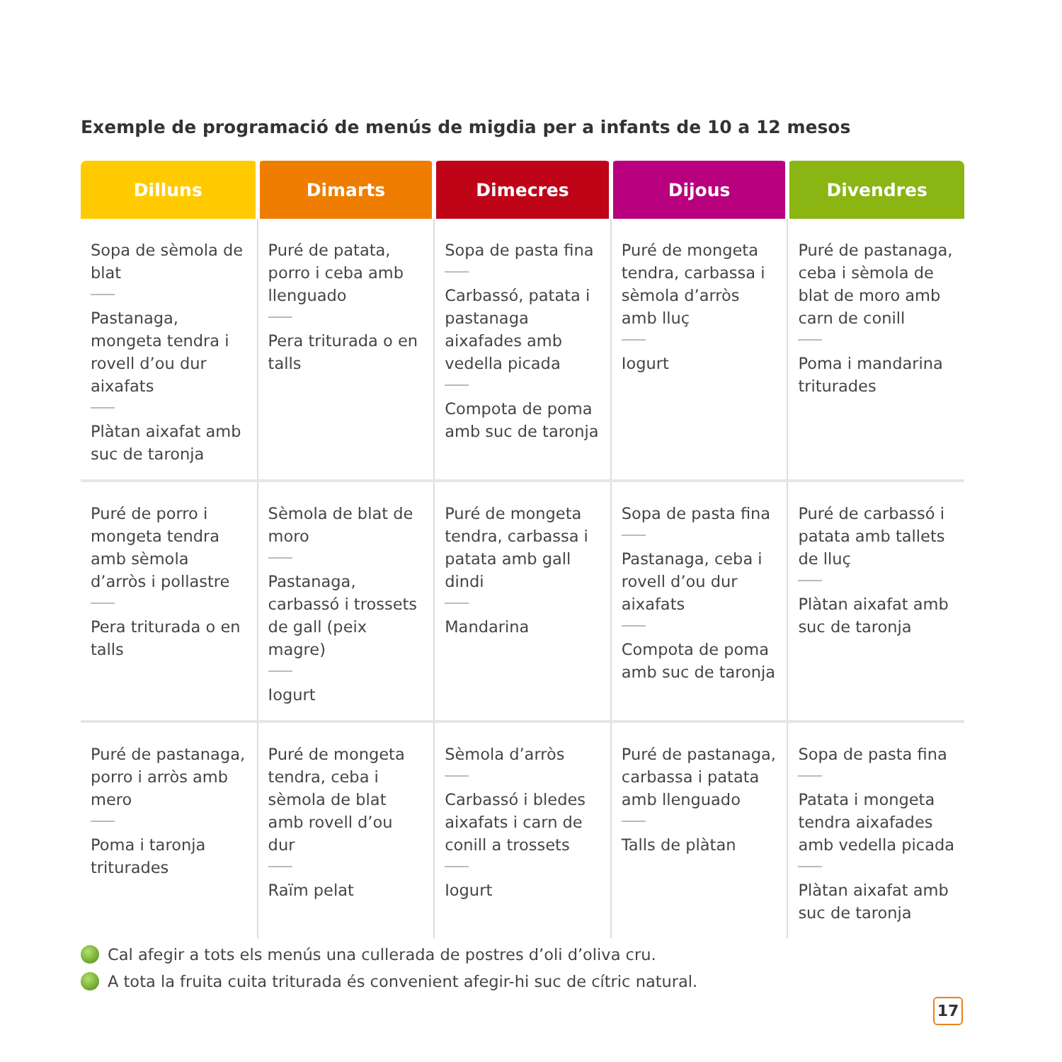Exemple de programació de menús de migdia per a infants de 10 a 12 mesos
| Dilluns | Dimarts | Dimecres | Dijous | Divendres |
| --- | --- | --- | --- | --- |
| Sopa de sèmola de blat Pastanaga, mongeta tendra i rovell d’ou dur aixafats Plàtan aixafat amb suc de taronja | Puré de patata, porro i ceba amb llenguado Pera triturada o en talls | Sopa de pasta fina Carbassó, patata i pastanaga aixafades amb vedella picada Compota de poma amb suc de taronja | Puré de mongeta tendra, carbassa i sèmola d’arròs amb lluç Iogurt | Puré de pastanaga, ceba i sèmola de blat de moro amb carn de conill Poma i mandarina triturades |
| Puré de porro i mongeta tendra amb sèmola d’arròs i pollastre Pera triturada o en talls | Sèmola de blat de moro Pastanaga, carbassó i trossets de gall (peix magre) Iogurt | Puré de mongeta tendra, carbassa i patata amb gall dindi Mandarina | Sopa de pasta fina Pastanaga, ceba i rovell d’ou dur aixafats Compota de poma amb suc de taronja | Puré de carbassó i patata amb tallets de lluç Plàtan aixafat amb suc de taronja |
| Puré de pastanaga, porro i arròs amb mero Poma i taronja triturades | Puré de mongeta tendra, ceba i sèmola de blat amb rovell d’ou dur Raïm pelat | Sèmola d’arròs Carbassó i bledes aixafats i carn de conill a trossets Iogurt | Puré de pastanaga, carbassa i patata amb llenguado Talls de plàtan | Sopa de pasta fina Patata i mongeta tendra aixafades amb vedella picada Plàtan aixafat amb suc de taronja |
Cal afegir a tots els menús una cullerada de postres d’oli d’oliva cru.
A tota la fruita cuita triturada és convenient afegir-hi suc de cítric natural.
17